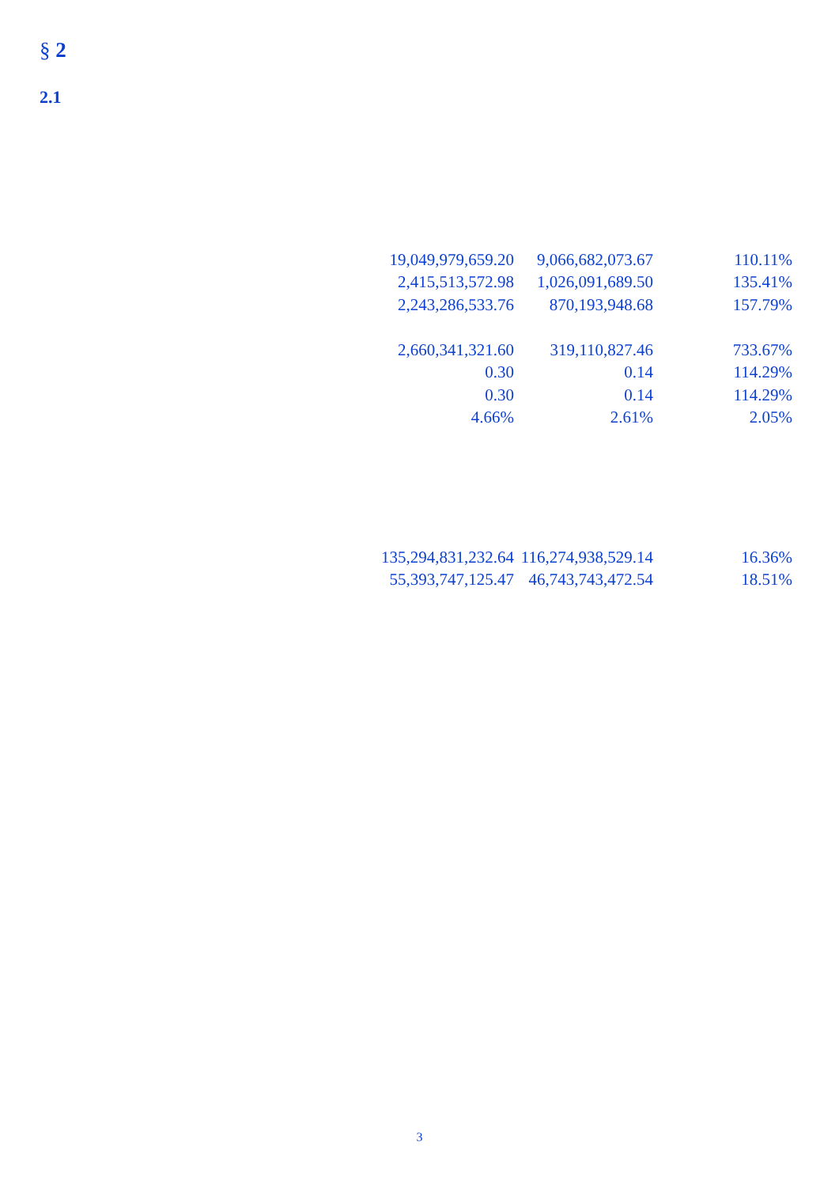§ 2
2.1
| 19,049,979,659.20 | 9,066,682,073.67 | 110.11% |
| 2,415,513,572.98 | 1,026,091,689.50 | 135.41% |
| 2,243,286,533.76 | 870,193,948.68 | 157.79% |
| 2,660,341,321.60 | 319,110,827.46 | 733.67% |
| 0.30 | 0.14 | 114.29% |
| 0.30 | 0.14 | 114.29% |
| 4.66% | 2.61% | 2.05% |
| 135,294,831,232.64 | 116,274,938,529.14 | 16.36% |
| 55,393,747,125.47 | 46,743,743,472.54 | 18.51% |
3